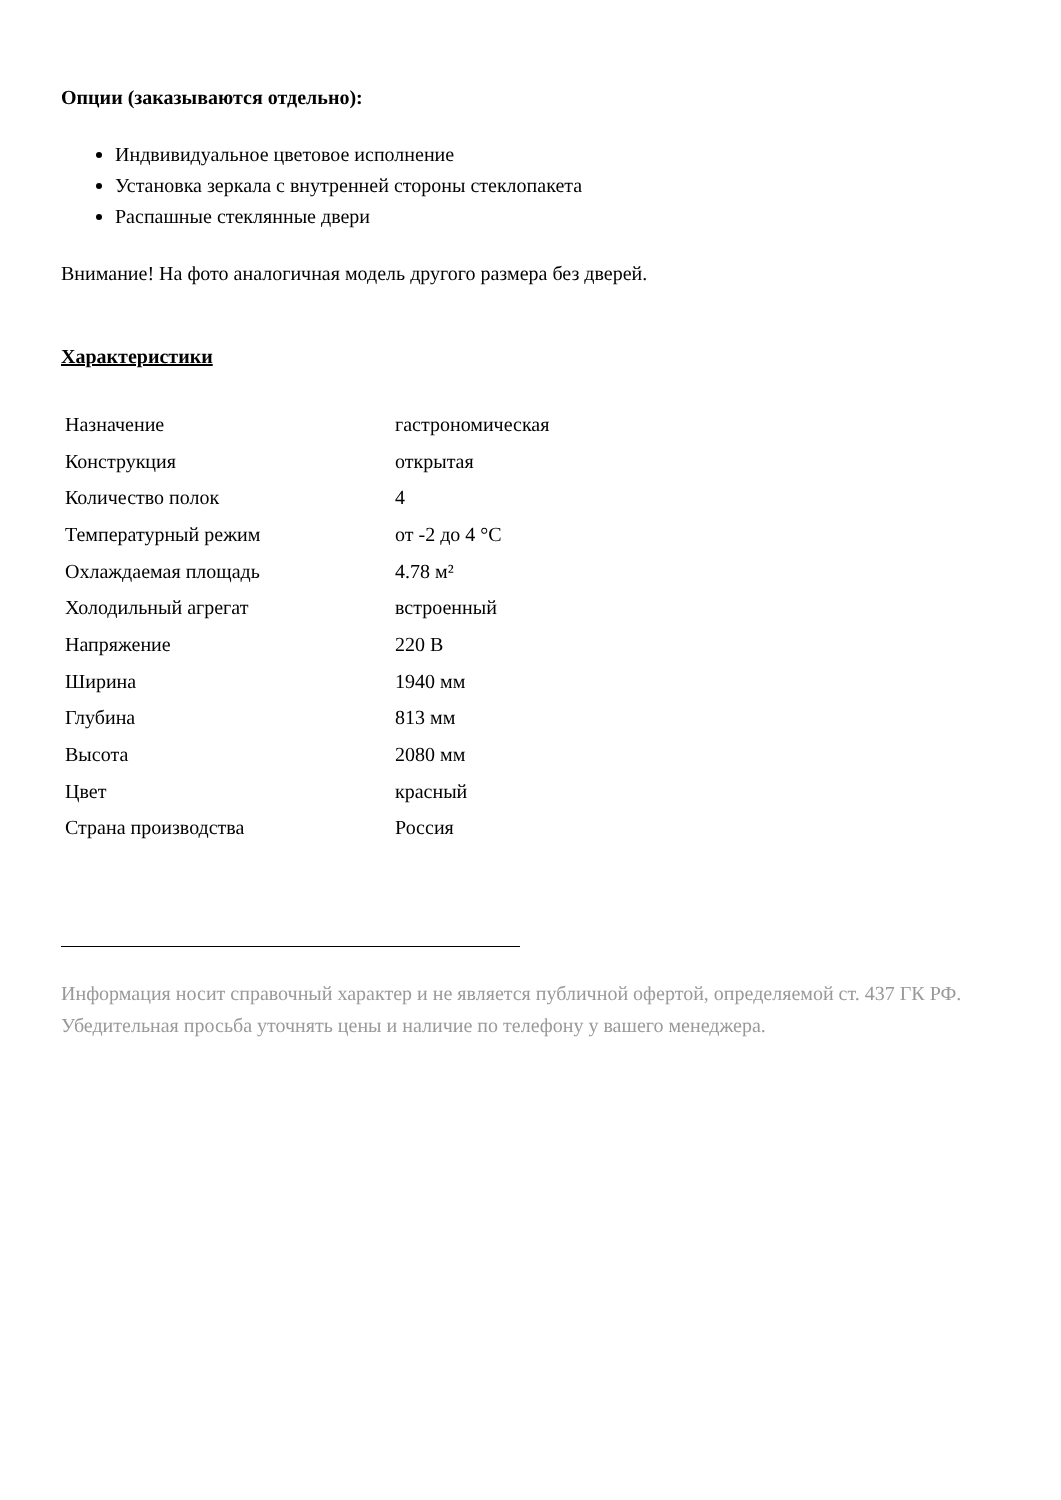Опции (заказываются отдельно):
Индвивидуальное цветовое исполнение
Установка зеркала с внутренней стороны стеклопакета
Распашные стеклянные двери
Внимание! На фото аналогичная модель другого размера без дверей.
Характеристики
| Назначение | гастрономическая |
| Конструкция | открытая |
| Количество полок | 4 |
| Температурный режим | от -2 до 4 °C |
| Охлаждаемая площадь | 4.78 м² |
| Холодильный агрегат | встроенный |
| Напряжение | 220 В |
| Ширина | 1940 мм |
| Глубина | 813 мм |
| Высота | 2080 мм |
| Цвет | красный |
| Страна производства | Россия |
Информация носит справочный характер и не является публичной офертой, определяемой ст. 437 ГК РФ. Убедительная просьба уточнять цены и наличие по телефону у вашего менеджера.